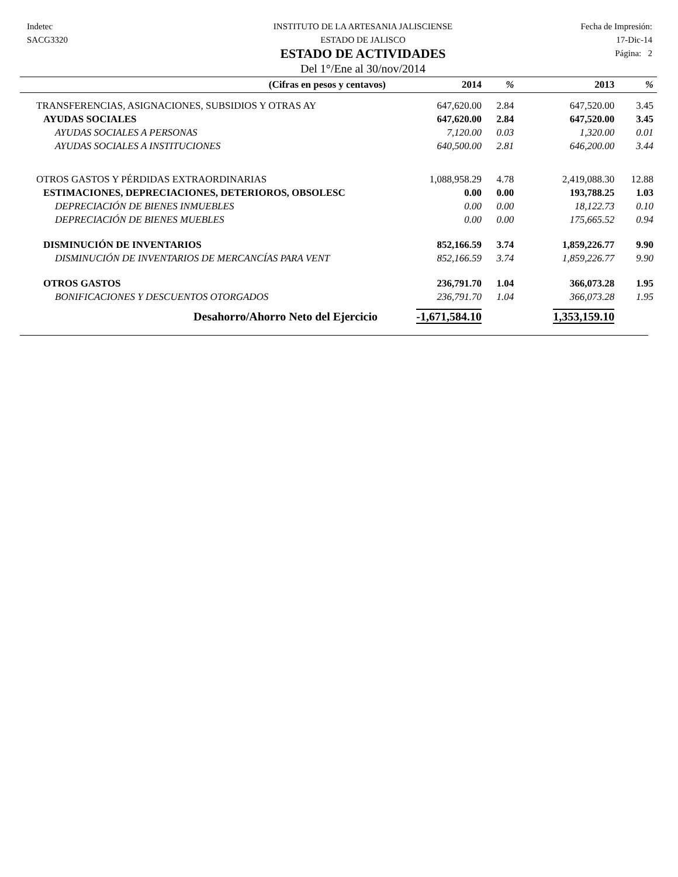Indetec
SACG3320
INSTITUTO DE LA ARTESANIA JALISCIENSE
ESTADO DE JALISCO
ESTADO DE ACTIVIDADES
Del 1°/Ene al 30/nov/2014
Fecha de Impresión:
17-Dic-14
Página: 2
| (Cifras en pesos y centavos) | 2014 | % | 2013 | % |
| --- | --- | --- | --- | --- |
| TRANSFERENCIAS, ASIGNACIONES, SUBSIDIOS Y OTRAS AY | 647,620.00 | 2.84 | 647,520.00 | 3.45 |
| AYUDAS SOCIALES | 647,620.00 | 2.84 | 647,520.00 | 3.45 |
| AYUDAS SOCIALES A PERSONAS | 7,120.00 | 0.03 | 1,320.00 | 0.01 |
| AYUDAS SOCIALES A INSTITUCIONES | 640,500.00 | 2.81 | 646,200.00 | 3.44 |
| OTROS GASTOS Y PÉRDIDAS EXTRAORDINARIAS | 1,088,958.29 | 4.78 | 2,419,088.30 | 12.88 |
| ESTIMACIONES, DEPRECIACIONES, DETERIOROS, OBSOLESC | 0.00 | 0.00 | 193,788.25 | 1.03 |
| DEPRECIACIÓN DE BIENES INMUEBLES | 0.00 | 0.00 | 18,122.73 | 0.10 |
| DEPRECIACIÓN DE BIENES MUEBLES | 0.00 | 0.00 | 175,665.52 | 0.94 |
| DISMINUCIÓN DE INVENTARIOS | 852,166.59 | 3.74 | 1,859,226.77 | 9.90 |
| DISMINUCIÓN DE INVENTARIOS DE MERCANCÍAS PARA VENT | 852,166.59 | 3.74 | 1,859,226.77 | 9.90 |
| OTROS GASTOS | 236,791.70 | 1.04 | 366,073.28 | 1.95 |
| BONIFICACIONES Y DESCUENTOS OTORGADOS | 236,791.70 | 1.04 | 366,073.28 | 1.95 |
| Desahorro/Ahorro Neto del Ejercicio | -1,671,584.10 | | 1,353,159.10 | |